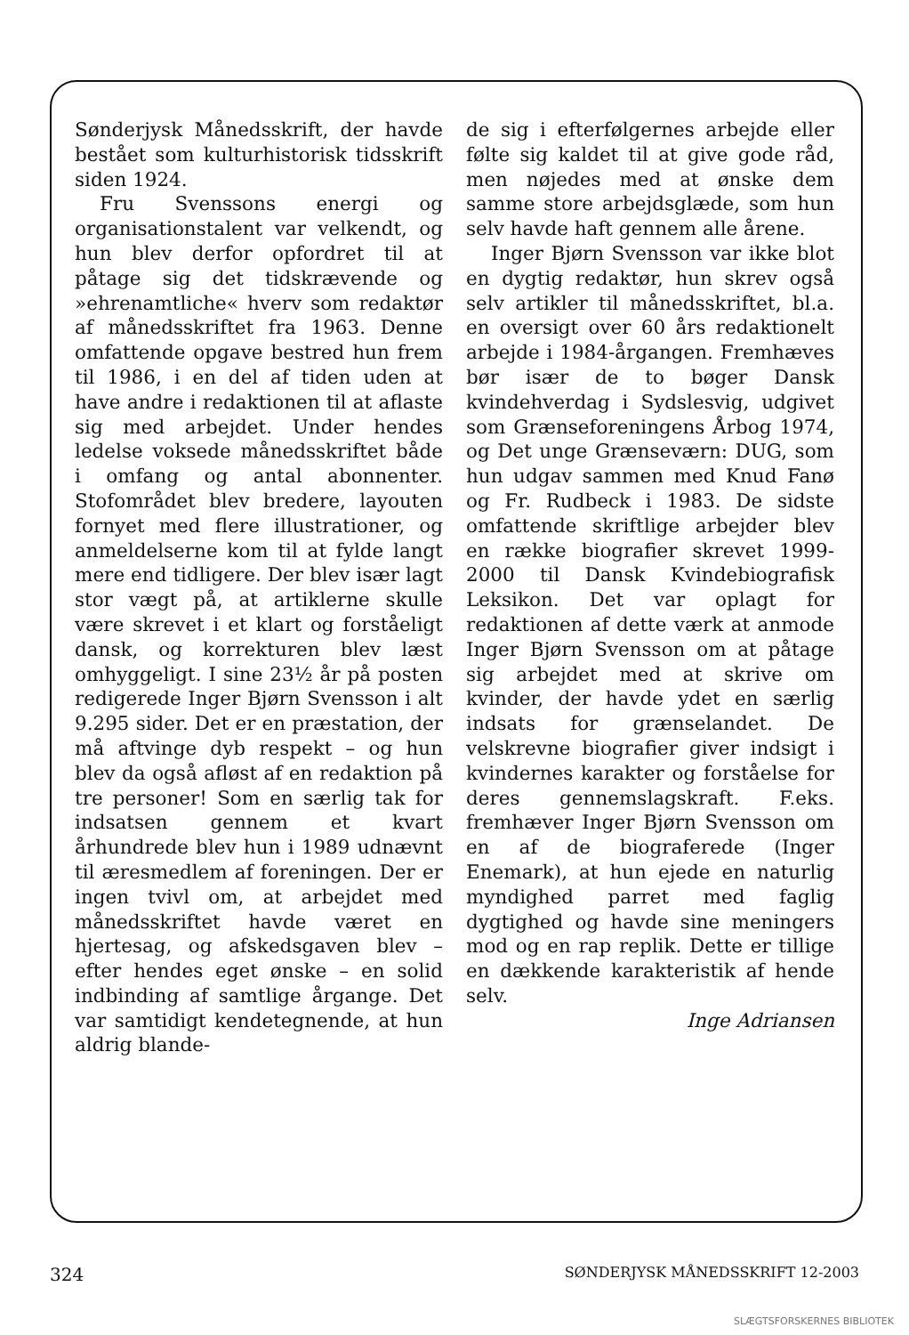Sønderjysk Månedsskrift, der havde bestået som kulturhistorisk tidsskrift siden 1924.
Fru Svenssons energi og organisationstalent var velkendt, og hun blev derfor opfordret til at påtage sig det tidskrævende og »ehrenamtliche« hverv som redaktør af månedsskriftet fra 1963. Denne omfattende opgave bestred hun frem til 1986, i en del af tiden uden at have andre i redaktionen til at aflaste sig med arbejdet. Under hendes ledelse voksede månedsskriftet både i omfang og antal abonnenter. Stofområdet blev bredere, layouten fornyet med flere illustrationer, og anmeldelserne kom til at fylde langt mere end tidligere. Der blev især lagt stor vægt på, at artiklerne skulle være skrevet i et klart og forståeligt dansk, og korrekturen blev læst omhyggeligt. I sine 23½ år på posten redigerede Inger Bjørn Svensson i alt 9.295 sider. Det er en præstation, der må aftvinge dyb respekt – og hun blev da også afløst af en redaktion på tre personer! Som en særlig tak for indsatsen gennem et kvart århundrede blev hun i 1989 udnævnt til æresmedlem af foreningen. Der er ingen tvivl om, at arbejdet med månedsskriftet havde været en hjertesag, og afskedsgaven blev – efter hendes eget ønske – en solid indbinding af samtlige årgange. Det var samtidigt kendetegnende, at hun aldrig blande-
de sig i efterfølgernes arbejde eller følte sig kaldet til at give gode råd, men nøjedes med at ønske dem samme store arbejdsglæde, som hun selv havde haft gennem alle årene.
Inger Bjørn Svensson var ikke blot en dygtig redaktør, hun skrev også selv artikler til månedsskriftet, bl.a. en oversigt over 60 års redaktionelt arbejde i 1984-årgangen. Fremhæves bør især de to bøger Dansk kvindehverdag i Sydslesvig, udgivet som Grænseforeningens Årbog 1974, og Det unge Grænseværn: DUG, som hun udgav sammen med Knud Fanø og Fr. Rudbeck i 1983. De sidste omfattende skriftlige arbejder blev en række biografier skrevet 1999-2000 til Dansk Kvindebiografisk Leksikon. Det var oplagt for redaktionen af dette værk at anmode Inger Bjørn Svensson om at påtage sig arbejdet med at skrive om kvinder, der havde ydet en særlig indsats for grænselandet. De velskrevne biografier giver indsigt i kvindernes karakter og forståelse for deres gennemslagskraft. F.eks. fremhæver Inger Bjørn Svensson om en af de biografe­rede (Inger Enemark), at hun ejede en naturlig myndighed parret med faglig dygtighed og havde sine meningers mod og en rap replik. Dette er tillige en dækkende karakteristik af hende selv.
Inge Adriansen
324 SØNDERJYSK MÅNEDSSKRIFT 12-2003
SLÆGTSFORSKERNES BIBLIOTEK